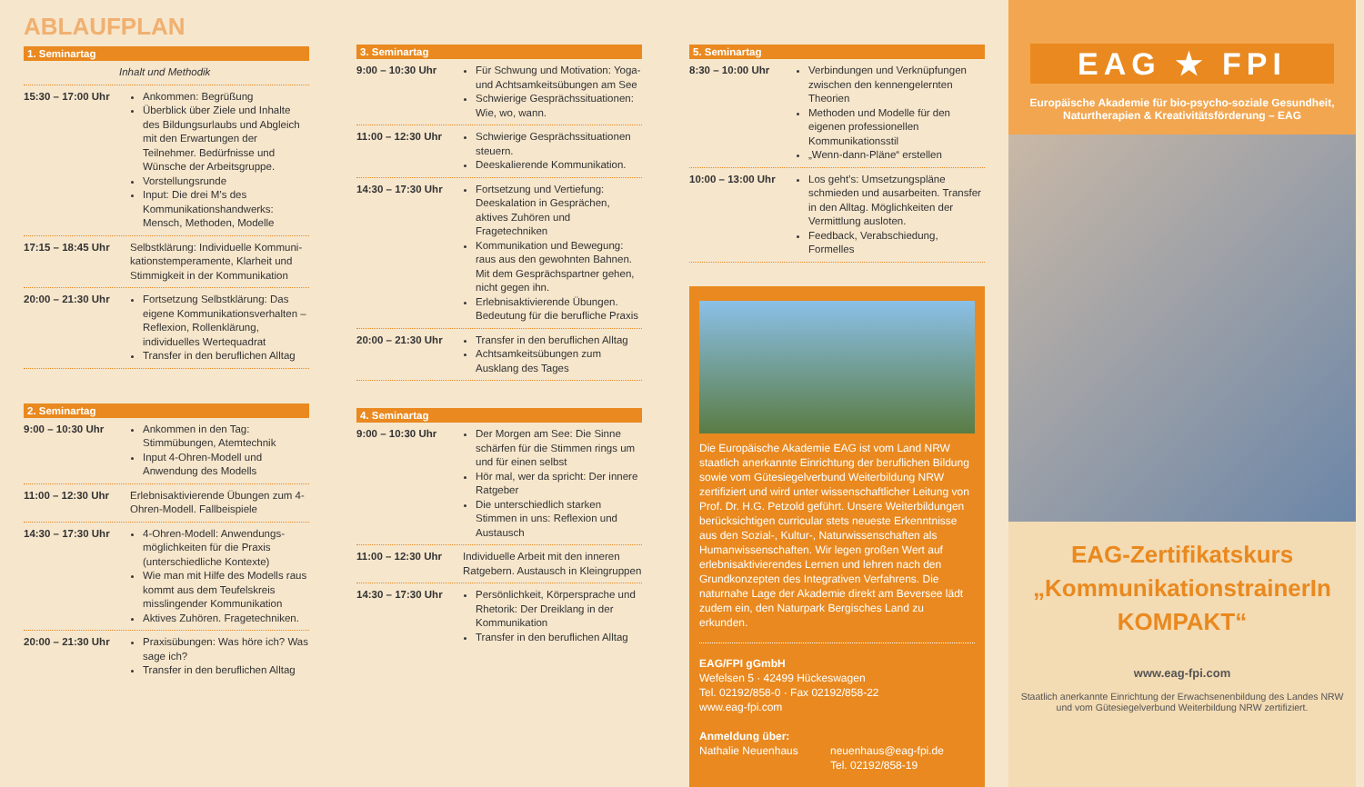ABLAUFPLAN
1. Seminartag
Inhalt und Methodik
15:30 – 17:00 Uhr
Ankommen: Begrüßung
Überblick über Ziele und Inhalte des Bildungsurlaubs und Abgleich mit den Erwartungen der Teilnehmer. Bedürfnisse und Wünsche der Arbeitsgruppe.
Vorstellungsrunde
Input: Die drei M’s des Kommunikationshandwerks: Mensch, Methoden, Modelle
17:15 – 18:45 Uhr
Selbstklärung: Individuelle Kommuni­kationstemperamente, Klarheit und Stimmigkeit in der Kommunikation
20:00 – 21:30 Uhr
Fortsetzung Selbstklärung: Das eigene Kommunikationsver­halten – Reflexion, Rollenklärung, individuelles Wertequadrat
Transfer in den beruflichen Alltag
2. Seminartag
9:00 – 10:30 Uhr Ankommen in den Tag: Stimmübungen, Atemtechnik
Input 4-Ohren-Modell und Anwendung des Modells
11:00 – 12:30 Uhr
Erlebnisaktivierende Übungen zum 4-Ohren-Modell. Fallbeispiele
14:30 – 17:30 Uhr
4-Ohren-Modell: Anwendungs­möglichkeiten für die Praxis (unterschiedliche Kontexte)
Wie man mit Hilfe des Modells raus kommt aus dem Teufelskreis misslin­gender Kommunikation
Aktives Zuhören. Fragetechniken.
20:00 – 21:30 Uhr
Praxisübungen: Was höre ich? Was sage ich?
Transfer in den beruflichen Alltag
3. Seminartag
9:00 – 10:30 Uhr Für Schwung und Motivation: Yoga- und Achtsamkeitsübungen am See
Schwierige Gesprächssituationen: Wie, wo, wann.
11:00 – 12:30 Uhr
Schwierige Gesprächssituationen steuern.
Deeskalierende Kommunikation.
14:30 – 17:30 Uhr
Fortsetzung und Vertiefung: Deeskalation in Gesprächen, aktives Zuhören und Fragetechniken
Kommunikation und Bewegung: raus aus den gewohnten Bahnen. Mit dem Gesprächspartner gehen, nicht gegen ihn.
Erlebnisaktivierende Übungen. Bedeutung für die berufliche Praxis
20:00 – 21:30 Uhr
Transfer in den beruflichen Alltag
Achtsamkeitsübungen zum Ausklang des Tages
4. Seminartag
9:00 – 10:30 Uhr Der Morgen am See: Die Sinne schärfen für die Stimmen rings um und für einen selbst
Hör mal, wer da spricht: Der innere Ratgeber
Die unterschiedlich starken Stimmen in uns: Reflexion und Austausch
11:00 – 12:30 Uhr
Individuelle Arbeit mit den inneren Ratgebern. Austausch in Kleingruppen
14:30 – 17:30 Uhr
Persönlichkeit, Körpersprache und Rhetorik: Der Dreiklang in der Kommunikation
Transfer in den beruflichen Alltag
5. Seminartag
8:30 – 10:00 Uhr Verbindungen und Verknüpfungen zwischen den kennengelernten Theorien
Methoden und Modelle für den eigenen professionellen Kommunikationsstil
„Wenn-dann-Pläne“ erstellen
10:00 – 13:00 Uhr
Los geht’s: Umsetzungspläne schmieden und ausarbeiten. Transfer in den Alltag. Möglichkeiten der Vermittlung ausloten.
Feedback, Verabschiedung, Formelles
Die Europäische Akademie EAG ist vom Land NRW staatlich anerkannte Einrichtung der beruflichen Bildung sowie vom Gütesiegelverbund Weiterbildung NRW zertifiziert und wird unter wissenschaftlicher Leitung von Prof. Dr. H.G. Petzold geführt. Unsere Weiterbildungen berücksichtigen curricular stets neueste Erkenntnisse aus den Sozial-, Kultur-, Naturwissenschaften als Human­wissenschaften. Wir legen großen Wert auf erlebnis­aktivierendes Lernen und lehren nach den Grundkonzep­ten des Integrativen Verfahrens. Die naturnahe Lage der Akademie direkt am Beversee lädt zudem ein, den Natur­park Bergisches Land zu erkunden.
EAG/FPI gGmbH
Wefelsen 5 · 42499 Hückeswagen
Tel. 02192/858-0 · Fax 02192/858-22
www.eag-fpi.com
Anmeldung über:
Nathalie Neuenhaus neuenhaus@eag-fpi.de
Tel. 02192/858-19
EAG ★ FPI
Europäische Akademie für bio-psycho-soziale Gesundheit,
Naturtherapien & Kreativitätsförderung – EAG
EAG-Zertifikatskurs
„KommunikationstrainerIn
KOMPAKT“
www.eag-fpi.com
Staatlich anerkannte Einrichtung der Erwachsenenbildung des Landes NRW
und vom Gütesiegelverbund Weiterbildung NRW zertifiziert.